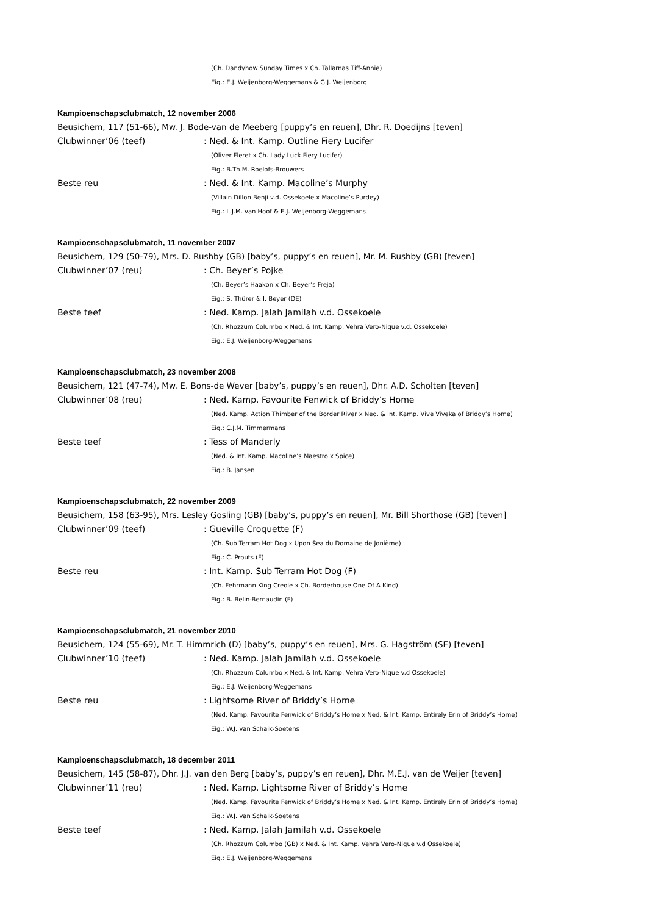(Ch. Dandyhow Sunday Times x Ch. Tallarnas Tiff-Annie)
Eig.: E.J. Weijenborg-Weggemans & G.J. Weijenborg
Kampioenschapsclubmatch, 12 november 2006
Beusichem, 117 (51-66), Mw. J. Bode-van de Meeberg [puppy’s en reuen], Dhr. R. Doedijns [teven]
Clubwinner’06 (teef): Ned. & Int. Kamp. Outline Fiery Lucifer
(Oliver Fleret x Ch. Lady Luck Fiery Lucifer)
Eig.: B.Th.M. Roelofs-Brouwers
Beste reu: Ned. & Int. Kamp. Macoline’s Murphy
(Villain Dillon Benji v.d. Ossekoele x Macoline’s Purdey)
Eig.: L.J.M. van Hoof & E.J. Weijenborg-Weggemans
Kampioenschapsclubmatch, 11 november 2007
Beusichem, 129 (50-79), Mrs. D. Rushby (GB) [baby’s, puppy’s en reuen], Mr. M. Rushby (GB) [teven]
Clubwinner’07 (reu): Ch. Beyer’s Pojke
(Ch. Beyer’s Haakon x Ch. Beyer’s Freja)
Eig.: S. Thürer & I. Beyer (DE)
Beste teef: Ned. Kamp. Jalah Jamilah v.d. Ossekoele
(Ch. Rhozzum Columbo x Ned. & Int. Kamp. Vehra Vero-Nique v.d. Ossekoele)
Eig.: E.J. Weijenborg-Weggemans
Kampioenschapsclubmatch, 23 november 2008
Beusichem, 121 (47-74), Mw. E. Bons-de Wever [baby’s, puppy’s en reuen], Dhr. A.D. Scholten [teven]
Clubwinner’08 (reu): Ned. Kamp. Favourite Fenwick of Briddy’s Home
(Ned. Kamp. Action Thimber of the Border River x Ned. & Int. Kamp. Vive Viveka of Briddy’s Home)
Eig.: C.J.M. Timmermans
Beste teef: Tess of Manderly
(Ned. & Int. Kamp. Macoline’s Maestro x Spice)
Eig.: B. Jansen
Kampioenschapsclubmatch, 22 november 2009
Beusichem, 158 (63-95), Mrs. Lesley Gosling (GB) [baby’s, puppy’s en reuen], Mr. Bill Shorthose (GB) [teven]
Clubwinner’09 (teef): Gueville Croquette (F)
(Ch. Sub Terram Hot Dog x Upon Sea du Domaine de Jonième)
Eig.: C. Prouts (F)
Beste reu: Int. Kamp. Sub Terram Hot Dog (F)
(Ch. Fehrmann King Creole x Ch. Borderhouse One Of A Kind)
Eig.: B. Belin-Bernaudin (F)
Kampioenschapsclubmatch, 21 november 2010
Beusichem, 124 (55-69), Mr. T. Himmrich (D) [baby’s, puppy’s en reuen], Mrs. G. Hagström (SE) [teven]
Clubwinner’10 (teef): Ned. Kamp. Jalah Jamilah v.d. Ossekoele
(Ch. Rhozzum Columbo x Ned. & Int. Kamp. Vehra Vero-Nique v.d Ossekoele)
Eig.: E.J. Weijenborg-Weggemans
Beste reu: Lightsome River of Briddy’s Home
(Ned. Kamp. Favourite Fenwick of Briddy’s Home x Ned. & Int. Kamp. Entirely Erin of Briddy’s Home)
Eig.: W.J. van Schaik-Soetens
Kampioenschapsclubmatch, 18 december 2011
Beusichem, 145 (58-87), Dhr. J.J. van den Berg [baby’s, puppy’s en reuen], Dhr. M.E.J. van de Weijer [teven]
Clubwinner’11 (reu): Ned. Kamp. Lightsome River of Briddy’s Home
(Ned. Kamp. Favourite Fenwick of Briddy’s Home x Ned. & Int. Kamp. Entirely Erin of Briddy’s Home)
Eig.: W.J. van Schaik-Soetens
Beste teef: Ned. Kamp. Jalah Jamilah v.d. Ossekoele
(Ch. Rhozzum Columbo (GB) x Ned. & Int. Kamp. Vehra Vero-Nique v.d Ossekoele)
Eig.: E.J. Weijenborg-Weggemans